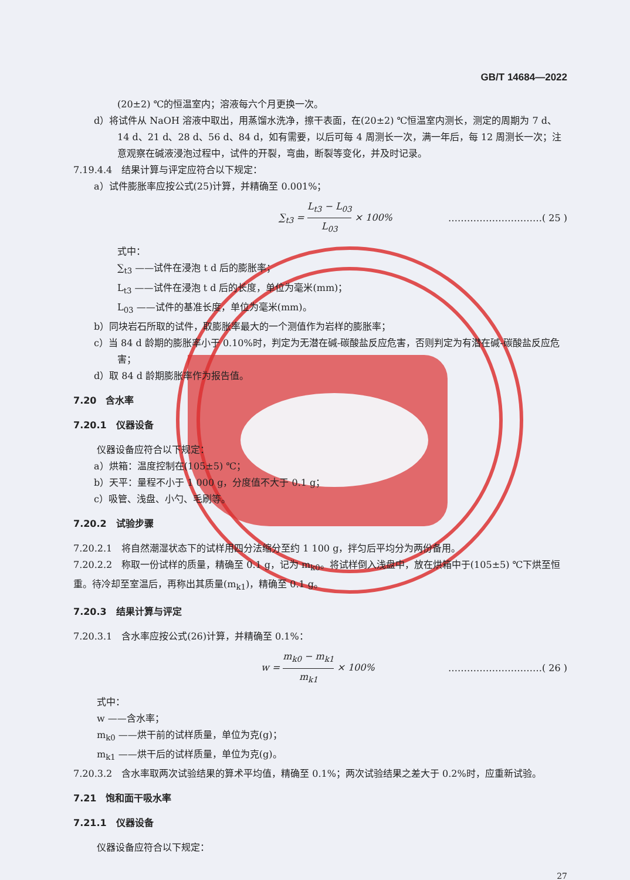GB/T 14684—2022
(20±2) ℃的恒温室内；溶液每六个月更换一次。
d）将试件从 NaOH 溶液中取出，用蒸馏水洗净，擦干表面，在(20±2) ℃恒温室内测长，测定的周期为 7 d、14 d、21 d、28 d、56 d、84 d，如有需要，以后可每 4 周测长一次，满一年后，每 12 周测长一次；注意观察在碱液浸泡过程中，试件的开裂，弯曲，断裂等变化，并及时记录。
7.19.4.4　结果计算与评定应符合以下规定：
a）试件膨胀率应按公式(25)计算，并精确至 0.001%；
∑<sub>t3</sub> = L<sub>t3</sub> − L<sub>03</sub> L<sub>03</sub> × 100% …………………………( 25 )
式中：
∑<sub>t3</sub> ——试件在浸泡 t d 后的膨胀率；
L<sub>t3</sub> ——试件在浸泡 t d 后的长度，单位为毫米(mm)；
L<sub>03</sub> ——试件的基准长度，单位为毫米(mm)。
b）同块岩石所取的试件，取膨胀率最大的一个测值作为岩样的膨胀率；
c）当 84 d 龄期的膨胀率小于 0.10%时，判定为无潜在碱-碳酸盐反应危害，否则判定为有潜在碱-碳酸盐反应危害；
d）取 84 d 龄期膨胀率作为报告值。
7.20　含水率
7.20.1　仪器设备
仪器设备应符合以下规定：
a）烘箱：温度控制在(105±5) ℃；
b）天平：量程不小于 1 000 g，分度值不大于 0.1 g；
c）吸管、浅盘、小勺、毛刷等。
7.20.2　试验步骤
7.20.2.1　将自然潮湿状态下的试样用四分法缩分至约 1 100 g，拌匀后平均分为两份备用。
7.20.2.2　称取一份试样的质量，精确至 0.1 g，记为 m<sub>k0</sub>。将试样倒入浅盘中，放在烘箱中于(105±5) ℃下烘至恒重。待冷却至室温后，再称出其质量(m<sub>k1</sub>)，精确至 0.1 g。
7.20.3　结果计算与评定
7.20.3.1　含水率应按公式(26)计算，并精确至 0.1%：
w = m<sub>k0</sub> − m<sub>k1</sub> m<sub>k1</sub> × 100% …………………………( 26 )
式中：
w ——含水率；
m<sub>k0</sub> ——烘干前的试样质量，单位为克(g)；
m<sub>k1</sub> ——烘干后的试样质量，单位为克(g)。
7.20.3.2　含水率取两次试验结果的算术平均值，精确至 0.1%；两次试验结果之差大于 0.2%时，应重新试验。
7.21　饱和面干吸水率
7.21.1　仪器设备
仪器设备应符合以下规定：
27